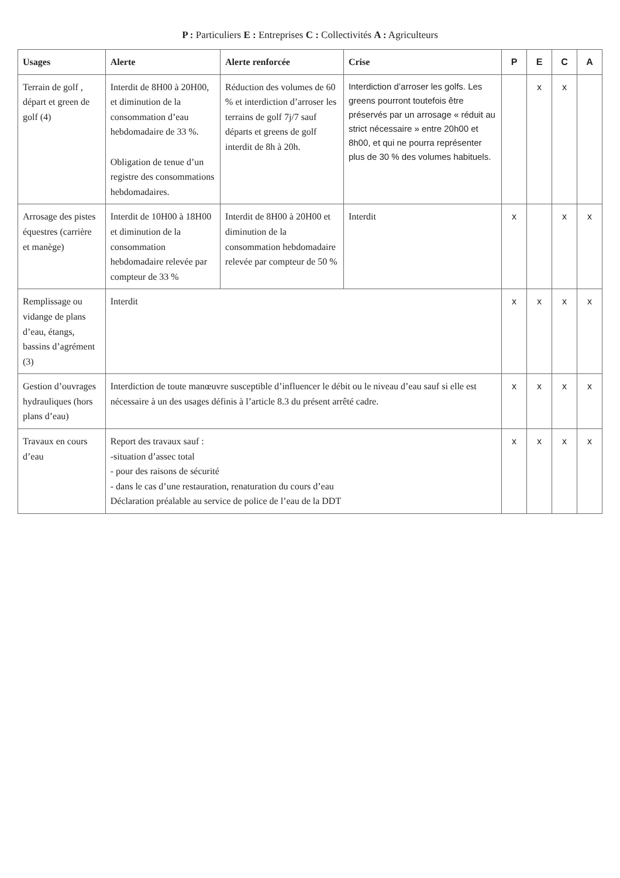P : Particuliers E : Entreprises C : Collectivités A : Agriculteurs
| Usages | Alerte | Alerte renforcée | Crise | P | E | C | A |
| --- | --- | --- | --- | --- | --- | --- | --- |
| Terrain de golf , départ et green de golf (4) | Interdit de 8H00 à 20H00, et diminution de la consommation d’eau hebdomadaire de 33 %. Obligation de tenue d’un registre des consommations hebdomadaires. | Réduction des volumes de 60 % et interdiction d’arroser les terrains de golf 7j/7 sauf départs et greens de golf interdit de 8h à 20h. | Interdiction d’arroser les golfs. Les greens pourront toutefois être préservés par un arrosage « réduit au strict nécessaire » entre 20h00 et 8h00, et qui ne pourra représenter plus de 30 % des volumes habituels. | | x | x | |
| Arrosage des pistes équestres (carrière et manège) | Interdit de 10H00 à 18H00 et diminution de la consommation hebdomadaire relevée par compteur de 33 % | Interdit de 8H00 à 20H00 et diminution de la consommation hebdomadaire relevée par compteur de 50 % | Interdit | x | | x | x |
| Remplissage ou vidange de plans d’eau, étangs, bassins d’agrément (3) | Interdit | | | x | x | x | x |
| Gestion d’ouvrages hydrauliques (hors plans d’eau) | Interdiction de toute manœuvre susceptible d’influencer le débit ou le niveau d’eau sauf si elle est nécessaire à un des usages définis à l’article 8.3 du présent arrêté cadre. | | | x | x | x | x |
| Travaux en cours d’eau | Report des travaux sauf : -situation d’assec total - pour des raisons de sécurité - dans le cas d’une restauration, renaturation du cours d’eau Déclaration préalable au service de police de l’eau de la DDT | | | x | x | x | x |